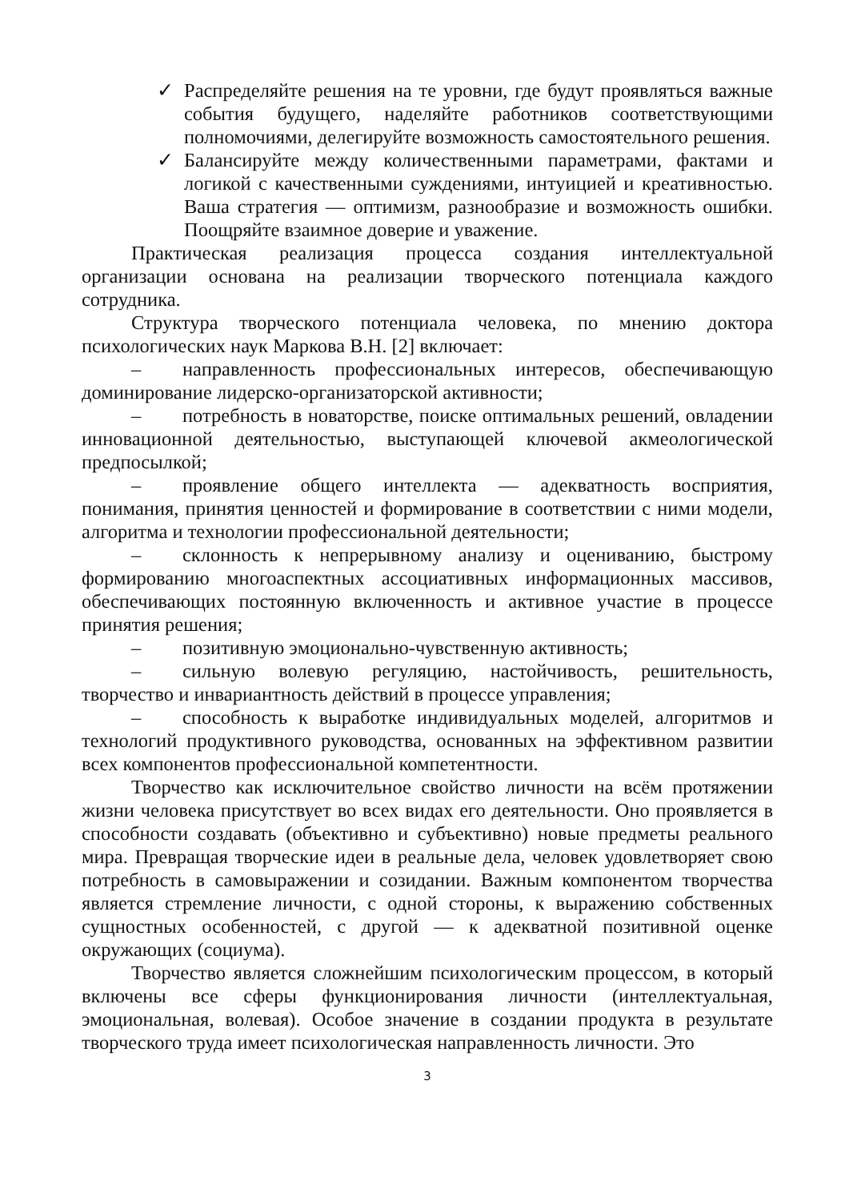✓ Распределяйте решения на те уровни, где будут проявляться важные события будущего, наделяйте работников соответствующими полномочиями, делегируйте возможность самостоятельного решения.
✓ Балансируйте между количественными параметрами, фактами и логикой с качественными суждениями, интуицией и креативностью. Ваша стратегия — оптимизм, разнообразие и возможность ошибки. Поощряйте взаимное доверие и уважение.
Практическая реализация процесса создания интеллектуальной организации основана на реализации творческого потенциала каждого сотрудника.
Структура творческого потенциала человека, по мнению доктора психологических наук Маркова В.Н. [2] включает:
– направленность профессиональных интересов, обеспечивающую доминирование лидерско-организаторской активности;
– потребность в новаторстве, поиске оптимальных решений, овладении инновационной деятельностью, выступающей ключевой акмеологической предпосылкой;
– проявление общего интеллекта — адекватность восприятия, понимания, принятия ценностей и формирование в соответствии с ними модели, алгоритма и технологии профессиональной деятельности;
– склонность к непрерывному анализу и оцениванию, быстрому формированию многоаспектных ассоциативных информационных массивов, обеспечивающих постоянную включенность и активное участие в процессе принятия решения;
– позитивную эмоционально-чувственную активность;
– сильную волевую регуляцию, настойчивость, решительность, творчество и инвариантность действий в процессе управления;
– способность к выработке индивидуальных моделей, алгоритмов и технологий продуктивного руководства, основанных на эффективном развитии всех компонентов профессиональной компетентности.
Творчество как исключительное свойство личности на всём протяжении жизни человека присутствует во всех видах его деятельности. Оно проявляется в способности создавать (объективно и субъективно) новые предметы реального мира. Превращая творческие идеи в реальные дела, человек удовлетворяет свою потребность в самовыражении и созидании. Важным компонентом творчества является стремление личности, с одной стороны, к выражению собственных сущностных особенностей, с другой — к адекватной позитивной оценке окружающих (социума).
Творчество является сложнейшим психологическим процессом, в который включены все сферы функционирования личности (интеллектуальная, эмоциональная, волевая). Особое значение в создании продукта в результате творческого труда имеет психологическая направленность личности. Это
3